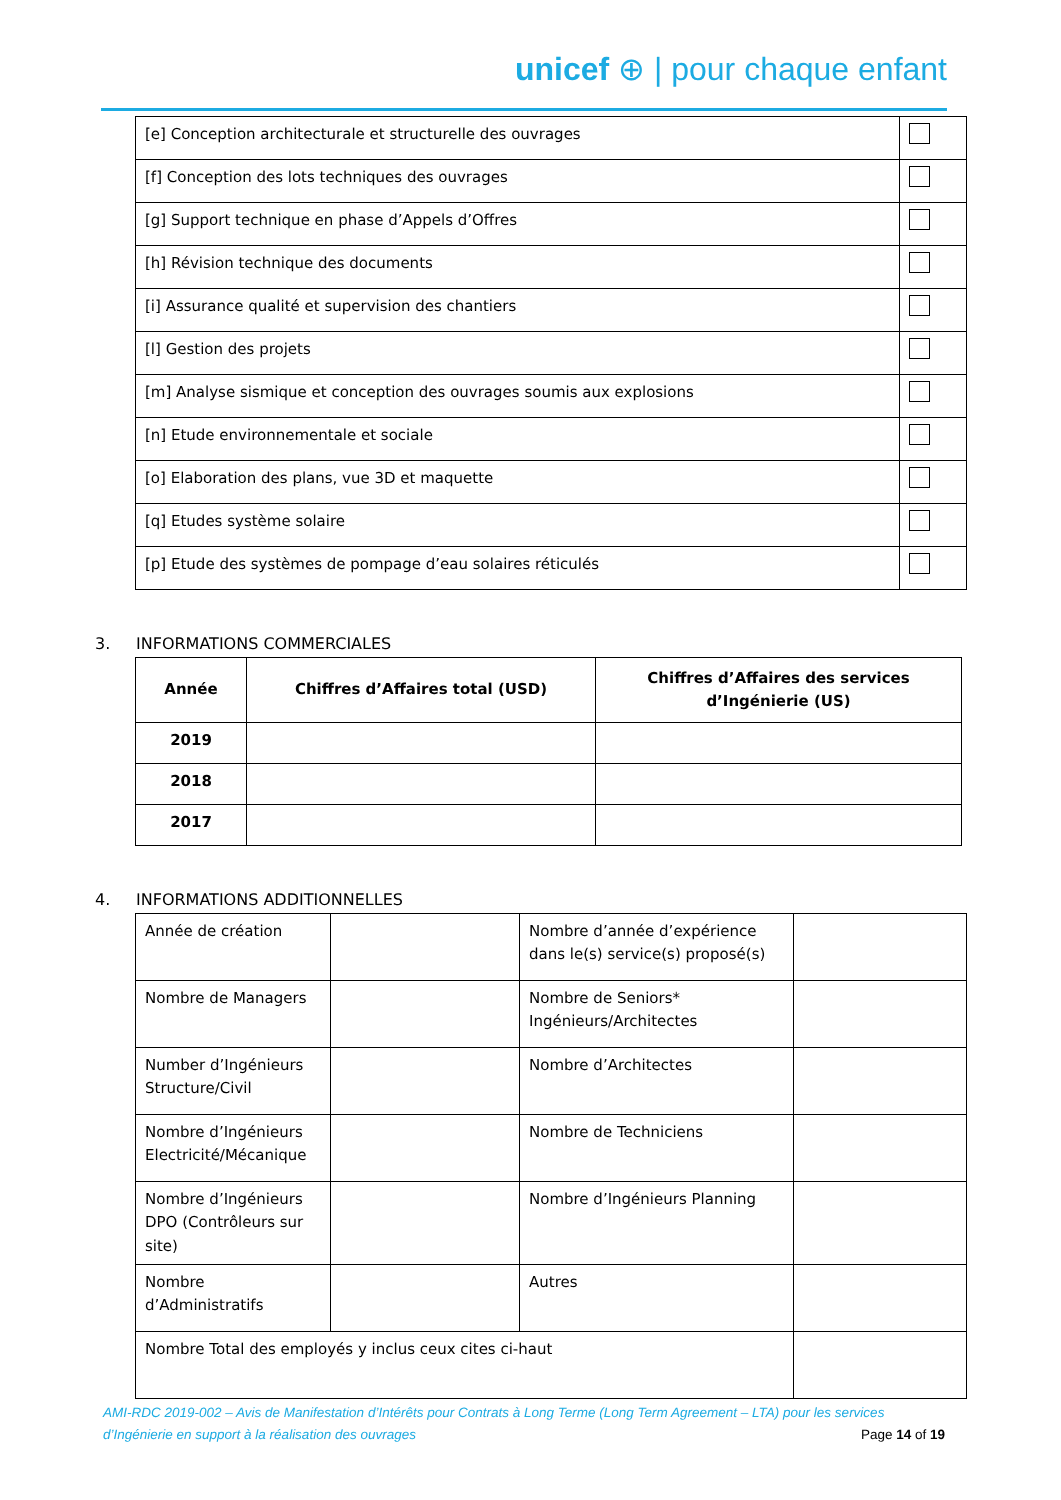unicef ⊕ | pour chaque enfant
| [e] Conception architecturale et structurelle des ouvrages | |
| [f] Conception des lots techniques des ouvrages | |
| [g] Support technique en phase d’Appels d’Offres | |
| [h] Révision technique des documents | |
| [i] Assurance qualité et supervision des chantiers | |
| [l] Gestion des projets | |
| [m] Analyse sismique et conception des ouvrages soumis aux explosions | |
| [n] Etude environnementale et sociale | |
| [o] Elaboration des plans, vue 3D et maquette | |
| [q] Etudes système solaire | |
| [p] Etude des systèmes de pompage d’eau solaires réticulés | |
3. INFORMATIONS COMMERCIALES
| Année | Chiffres d’Affaires total (USD) | Chiffres d’Affaires des services d’Ingénierie (US) |
| --- | --- | --- |
| 2019 | | |
| 2018 | | |
| 2017 | | |
4. INFORMATIONS ADDITIONNELLES
| Année de création | | Nombre d’année d’expérience dans le(s) service(s) proposé(s) | |
| Nombre de Managers | | Nombre de Seniors* Ingénieurs/Architectes | |
| Number d’Ingénieurs Structure/Civil | | Nombre d’Architectes | |
| Nombre d’Ingénieurs Electricité/Mécanique | | Nombre de Techniciens | |
| Nombre d’Ingénieurs DPO (Contrôleurs sur site) | | Nombre d’Ingénieurs Planning | |
| Nombre d’Administratifs | | Autres | |
| Nombre Total des employés y inclus ceux cites ci-haut | | | |
AMI-RDC 2019-002 – Avis de Manifestation d’Intérêts pour Contrats à Long Terme (Long Term Agreement – LTA) pour les services d’Ingénierie en support à la réalisation des ouvrages Page 14 of 19